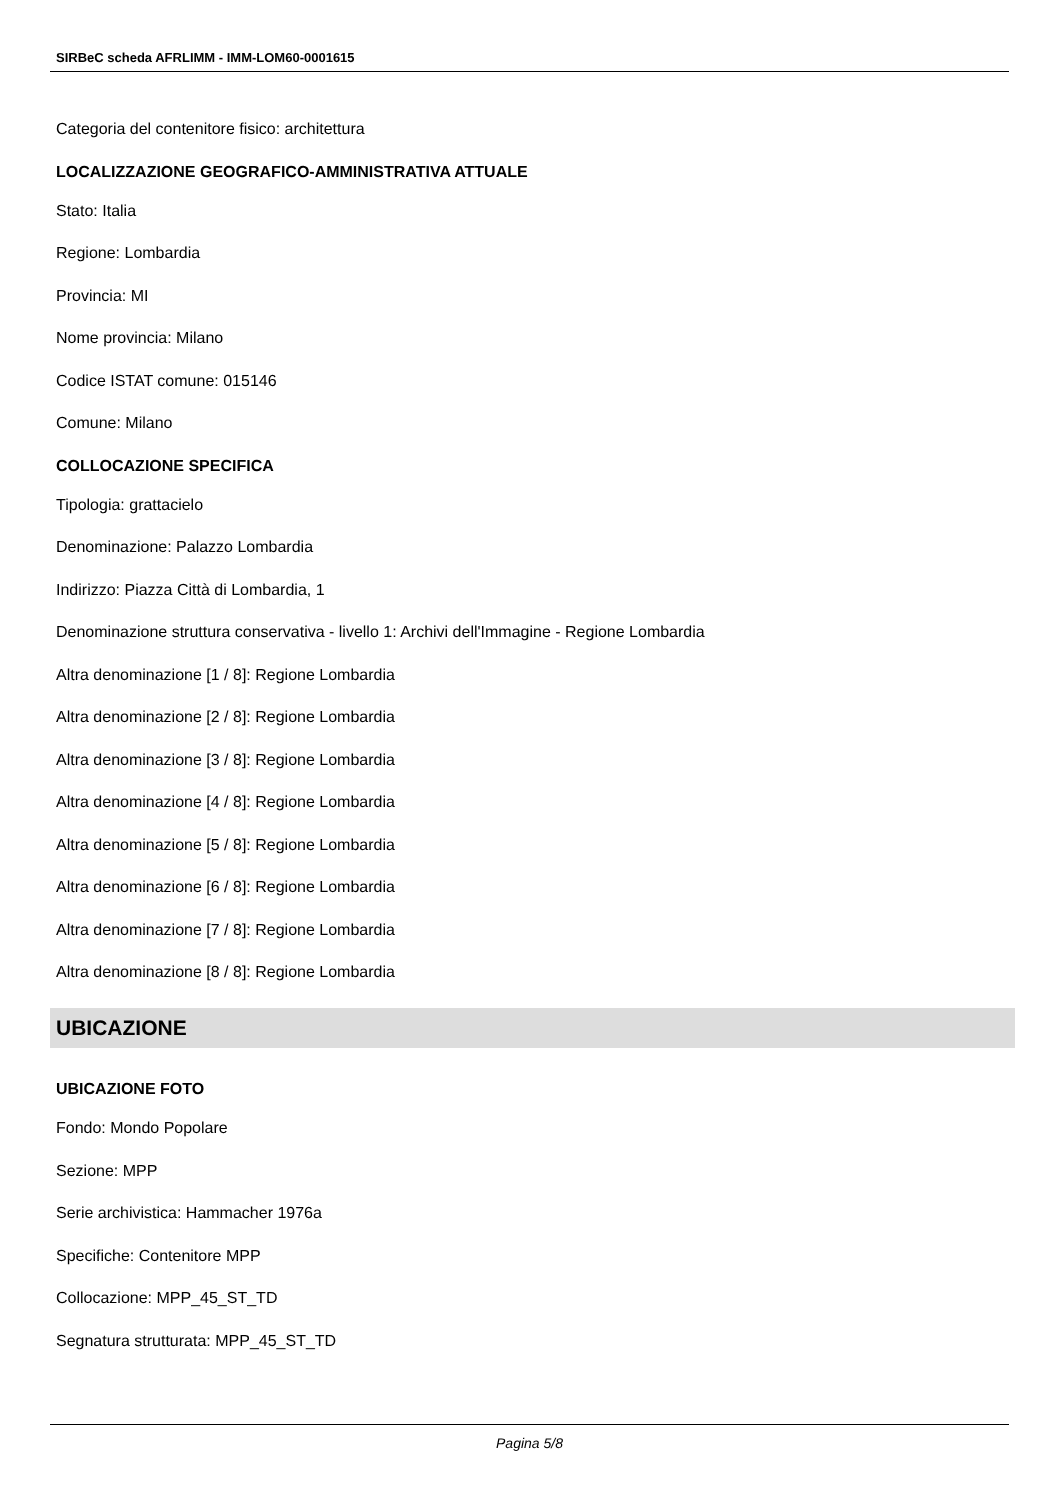SIRBeC scheda AFRLIMM - IMM-LOM60-0001615
Categoria del contenitore fisico: architettura
LOCALIZZAZIONE GEOGRAFICO-AMMINISTRATIVA ATTUALE
Stato: Italia
Regione: Lombardia
Provincia: MI
Nome provincia: Milano
Codice ISTAT comune: 015146
Comune: Milano
COLLOCAZIONE SPECIFICA
Tipologia: grattacielo
Denominazione: Palazzo Lombardia
Indirizzo: Piazza Città di Lombardia, 1
Denominazione struttura conservativa - livello 1: Archivi dell'Immagine - Regione Lombardia
Altra denominazione [1 / 8]: Regione Lombardia
Altra denominazione [2 / 8]: Regione Lombardia
Altra denominazione [3 / 8]: Regione Lombardia
Altra denominazione [4 / 8]: Regione Lombardia
Altra denominazione [5 / 8]: Regione Lombardia
Altra denominazione [6 / 8]: Regione Lombardia
Altra denominazione [7 / 8]: Regione Lombardia
Altra denominazione [8 / 8]: Regione Lombardia
UBICAZIONE
UBICAZIONE FOTO
Fondo: Mondo Popolare
Sezione: MPP
Serie archivistica: Hammacher 1976a
Specifiche: Contenitore MPP
Collocazione: MPP_45_ST_TD
Segnatura strutturata: MPP_45_ST_TD
Pagina 5/8